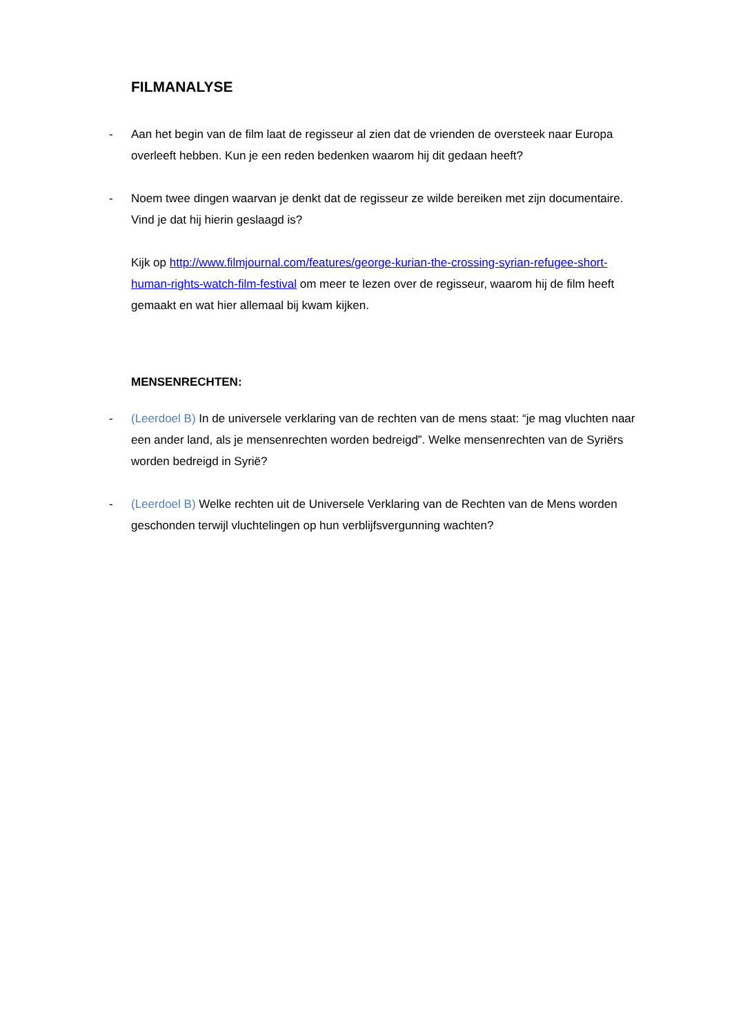FILMANALYSE
- Aan het begin van de film laat de regisseur al zien dat de vrienden de oversteek naar Europa overleeft hebben. Kun je een reden bedenken waarom hij dit gedaan heeft?
- Noem twee dingen waarvan je denkt dat de regisseur ze wilde bereiken met zijn documentaire. Vind je dat hij hierin geslaagd is?
Kijk op http://www.filmjournal.com/features/george-kurian-the-crossing-syrian-refugee-short-human-rights-watch-film-festival om meer te lezen over de regisseur, waarom hij de film heeft gemaakt en wat hier allemaal bij kwam kijken.
MENSENRECHTEN:
- (Leerdoel B) In de universele verklaring van de rechten van de mens staat: “je mag vluchten naar een ander land, als je mensenrechten worden bedreigd”. Welke mensenrechten van de Syriërs worden bedreigd in Syrië?
- (Leerdoel B) Welke rechten uit de Universele Verklaring van de Rechten van de Mens worden geschonden terwijl vluchtelingen op hun verblijfsvergunning wachten?